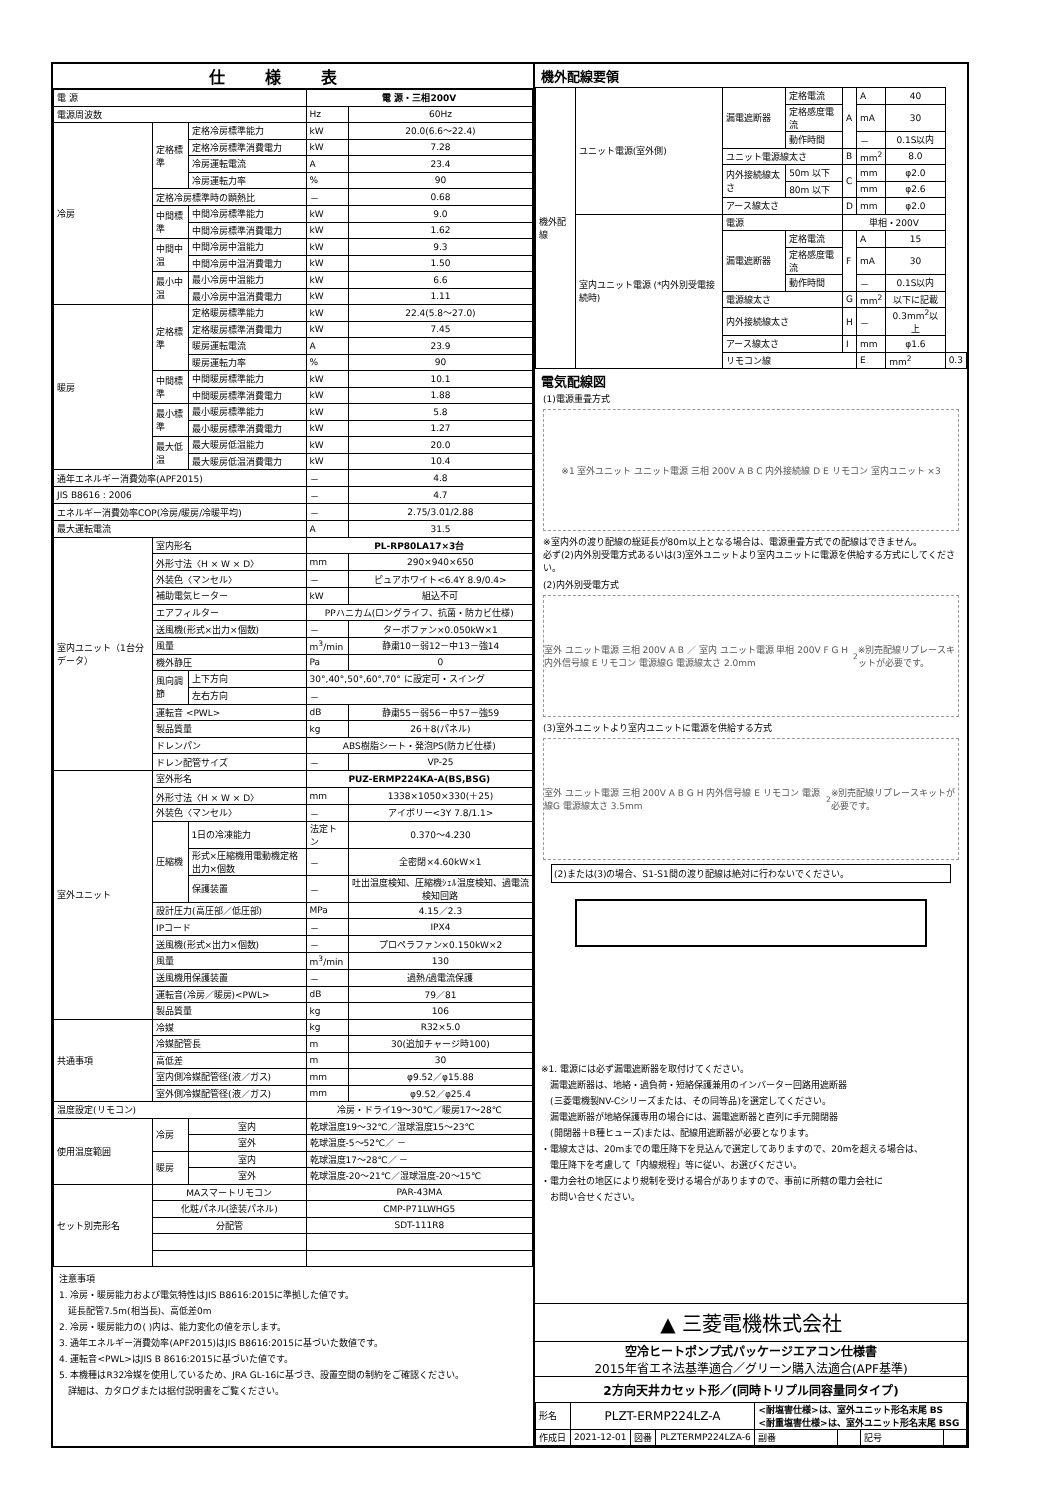仕様表
| 電 源 | | | 電 源・三相200V | |
| 電源周波数 | | | Hz | 60Hz |
| 冷房 | 定格標準 | 定格冷房標準能力 | kW | 20.0(6.6～22.4) |
| | | 定格冷房標準消費電力 | kW | 7.28 |
| | | 冷房運転電流 | A | 23.4 |
| | | 冷房運転力率 | % | 90 |
| | 定格冷房標準時の顕熱比 | | － | 0.68 |
| | 中間標準 | 中間冷房標準能力 | kW | 9.0 |
| | | 中間冷房標準消費電力 | kW | 1.62 |
| | 中間中温 | 中間冷房中温能力 | kW | 9.3 |
| | | 中間冷房中温消費電力 | kW | 1.50 |
| | 最小中温 | 最小冷房中温能力 | kW | 6.6 |
| | | 最小冷房中温消費電力 | kW | 1.11 |
| 暖房 | 定格標準 | 定格暖房標準能力 | kW | 22.4(5.8～27.0) |
| | | 定格暖房標準消費電力 | kW | 7.45 |
| | | 暖房運転電流 | A | 23.9 |
| | | 暖房運転力率 | % | 90 |
| | 中間標準 | 中間暖房標準能力 | kW | 10.1 |
| | | 中間暖房標準消費電力 | kW | 1.88 |
| | 最小標準 | 最小暖房標準能力 | kW | 5.8 |
| | | 最小暖房標準消費電力 | kW | 1.27 |
| | 最大低温 | 最大暖房低温能力 | kW | 20.0 |
| | | 最大暖房低温消費電力 | kW | 10.4 |
| 通年エネルギー消費効率(APF2015) | | | － | 4.8 |
| JIS B8616 : 2006 | | | － | 4.7 |
| エネルギー消費効率COP(冷房/暖房/冷暖平均) | | | － | 2.75/3.01/2.88 |
| 最大運転電流 | | | A | 31.5 |
| 室内ユニット（1台分データ） | 室内形名 | | PL-RP80LA17×3台 | |
| | 外形寸法〈H × W × D〉 | | mm | 290×940×650 |
| | 外装色〈マンセル〉 | | － | ピュアホワイト<6.4Y 8.9/0.4> |
| | 補助電気ヒーター | | kW | 組込不可 |
| | エアフィルター | | PPハニカム(ロングライフ、抗菌・防カビ仕様) | |
| | 送風機(形式×出力×個数) | | － | ターボファン×0.050kW×1 |
| | 風量 | | m<sup>3</sup>/min | 静粛10－弱12－中13－強14 |
| | 機外静圧 | | Pa | 0 |
| | 風向調節 | 上下方向 | 30°,40°,50°,60°,70° に設定可・スイング | |
| | | 左右方向 | － | |
| | 運転音 <PWL> | | dB | 静粛55－弱56－中57－強59 |
| | 製品質量 | | kg | 26＋8(パネル) |
| | ドレンパン | | ABS樹脂シート・発泡PS(防カビ仕様) | |
| | ドレン配管サイズ | | － | VP-25 |
| 室外ユニット | 室外形名 | | PUZ-ERMP224KA-A(BS,BSG) | |
| | 外形寸法〈H × W × D〉 | | mm | 1338×1050×330(＋25) |
| | 外装色〈マンセル〉 | | － | アイボリー<3Y 7.8/1.1> |
| | 圧縮機 | 1日の冷凍能力 | 法定トン | 0.370～4.230 |
| | | 形式×圧縮機用電動機定格出力×個数 | － | 全密閉×4.60kW×1 |
| | | 保護装置 | － | 吐出温度検知、圧縮機ｼｪﾙ温度検知、過電流検知回路 |
| | 設計圧力(高圧部／低圧部) | | MPa | 4.15／2.3 |
| | IPコード | | － | IPX4 |
| | 送風機(形式×出力×個数) | | － | プロペラファン×0.150kW×2 |
| | 風量 | | m<sup>3</sup>/min | 130 |
| | 送風機用保護装置 | | － | 過熱/過電流保護 |
| | 運転音(冷房／暖房)<PWL> | | dB | 79／81 |
| | 製品質量 | | kg | 106 |
| 共通事項 | 冷媒 | | kg | R32×5.0 |
| | 冷媒配管長 | | m | 30(追加チャージ時100) |
| | 高低差 | | m | 30 |
| | 室内側冷媒配管径(液／ガス) | | mm | φ9.52／φ15.88 |
| | 室外側冷媒配管径(液／ガス) | | mm | φ9.52／φ25.4 |
| 温度設定(リモコン) | | | 冷房・ドライ19～30℃／暖房17～28℃ | |
| 使用温度範囲 | 冷房 | 室内 | 乾球温度19～32℃／湿球温度15～23℃ | |
| | | 室外 | 乾球温度-5～52℃／ － | |
| | 暖房 | 室内 | 乾球温度17～28℃／ － | |
| | | 室外 | 乾球温度-20～21℃／湿球温度-20～15℃ | |
| セット別売形名 | MAスマートリモコン | | PAR-43MA | |
| | 化粧パネル(塗装パネル) | | CMP-P71LWHG5 | |
| | 分配管 | | SDT-111R8 | |
注意事項
1. 冷房・暖房能力および電気特性はJIS B8616:2015に準拠した値です。
　延長配管7.5m(相当長)、高低差0m
2. 冷房・暖房能力の( )内は、能力変化の値を示します。
3. 通年エネルギー消費効率(APF2015)はJIS B8616:2015に基づいた数値です。
4. 運転音<PWL>はJIS B 8616:2015に基づいた値です。
5. 本機種はR32冷媒を使用しているため、JRA GL-16に基づき、設置空間の制約をご確認ください。
　詳細は、カタログまたは据付説明書をご覧ください。
機外配線要領
| 機外配線 | ユニット電源(室外側) | 漏電遮断器 | 定格電流 | A | A | 40 | |
| | | | 定格感度電流 | | mA | 30 | |
| | | | 動作時間 | | － | 0.1S以内 | |
| | | ユニット電源線太さ | | B | mm<sup>2</sup> | 8.0 | |
| | | 内外接続線太さ | 50m 以下 | C | mm | φ2.0 | |
| | | | 80m 以下 | | mm | φ2.6 | |
| | | アース線太さ | | D | mm | φ2.0 | |
| | 室内ユニット電源 (*内外別受電接続時) | 電源 | | 単相・200V | | | |
| | | 漏電遮断器 | 定格電流 | F | A | 15 | |
| | | | 定格感度電流 | | mA | 30 | |
| | | | 動作時間 | | － | 0.1S以内 | |
| | | 電源線太さ | | G | mm<sup>2</sup> | 以下に記載 | |
| | | 内外接続線太さ | | H | － | 0.3mm<sup>2</sup>以上 | |
| | | アース線太さ | | I | mm | φ1.6 | |
| | | リモコン線 | | | E | mm<sup>2</sup> | 0.3 |
電気配線図
(1)電源重畳方式
※1 室外ユニット ユニット電源 三相 200V A B C 内外接続線 D E リモコン 室内ユニット ×3
※室内外の渡り配線の総延長が80m以上となる場合は、電源重畳方式での配線はできません。
必ず(2)内外別受電方式あるいは(3)室外ユニットより室内ユニットに電源を供給する方式にしてください。
(2)内外別受電方式
室外 ユニット電源 三相 200V A B ／ 室内 ユニット電源 単相 200V F G H 内外信号線 E リモコン 電源線G 電源線太さ 2.0mm<sup>2</sup> ※別売配線リプレースキットが必要です。
(3)室外ユニットより室内ユニットに電源を供給する方式
室外 ユニット電源 三相 200V A B G H 内外信号線 E リモコン 電源線G 電源線太さ 3.5mm<sup>2</sup> ※別売配線リプレースキットが必要です。
(2)または(3)の場合、S1-S1間の渡り配線は絶対に行わないでください。
※1. 電源には必ず漏電遮断器を取付けてください。
　漏電遮断器は、地絡・過負荷・短絡保護兼用のインバーター回路用遮断器
　(三菱電機製NV-Cシリーズまたは、その同等品)を選定してください。
　漏電遮断器が地絡保護専用の場合には、漏電遮断器と直列に手元開閉器
　(開閉器＋B種ヒューズ)または、配線用遮断器が必要となります。
・電線太さは、20mまでの電圧降下を見込んで選定してありますので、20mを超える場合は、
　電圧降下を考慮して「内線規程」等に従い、お選びください。
・電力会社の地区により規制を受ける場合がありますので、事前に所轄の電力会社に
　お問い合せください。
▲ 三菱電機株式会社
空冷ヒートポンプ式パッケージエアコン仕様書
2015年省エネ法基準適合／グリーン購入法適合(APF基準)
2方向天井カセット形／(同時トリプル同容量同タイプ)
| 形名 | PLZT-ERMP224LZ-A | | | <耐塩害仕様>は、室外ユニット形名末尾 BS <耐重塩害仕様>は、室外ユニット形名末尾 BSG | | | |
| 作成日 | 2021-12-01 | 図番 | PLZTERMP224LZA-6 | 副番 | | 記号 | |